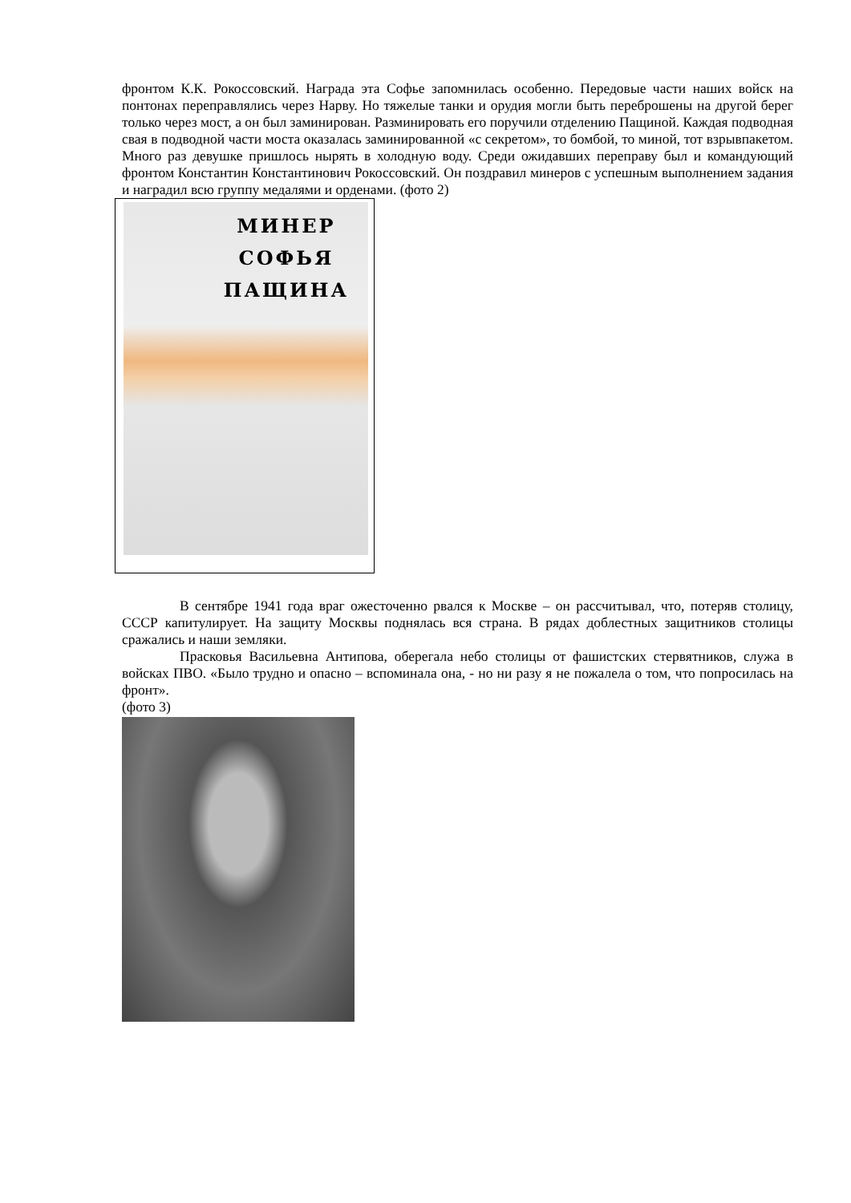фронтом К.К. Рокоссовский. Награда эта Софье запомнилась особенно. Передовые части наших войск на понтонах переправлялись через Нарву. Но тяжелые танки и орудия могли быть переброшены на другой берег только через мост, а он был заминирован. Разминировать его поручили отделению Пащиной. Каждая подводная свая в подводной части моста оказалась заминированной «с секретом», то бомбой, то миной, тот взрывпакетом. Много раз девушке пришлось нырять в холодную воду. Среди ожидавших переправу был и командующий фронтом Константин Константинович Рокоссовский. Он поздравил минеров с успешным выполнением задания и наградил всю группу медалями и орденами. (фото 2)
МИНЕР
СОФЬЯ
ПАЩИНА
В сентябре 1941 года враг ожесточенно рвался к Москве – он рассчитывал, что, потеряв столицу, СССР капитулирует. На защиту Москвы поднялась вся страна. В рядах доблестных защитников столицы сражались и наши земляки.
Прасковья Васильевна Антипова, оберегала небо столицы от фашистских стервятников, служа в войсках ПВО. «Было трудно и опасно – вспоминала она, - но ни разу я не пожалела о том, что попросилась на фронт».
(фото 3)